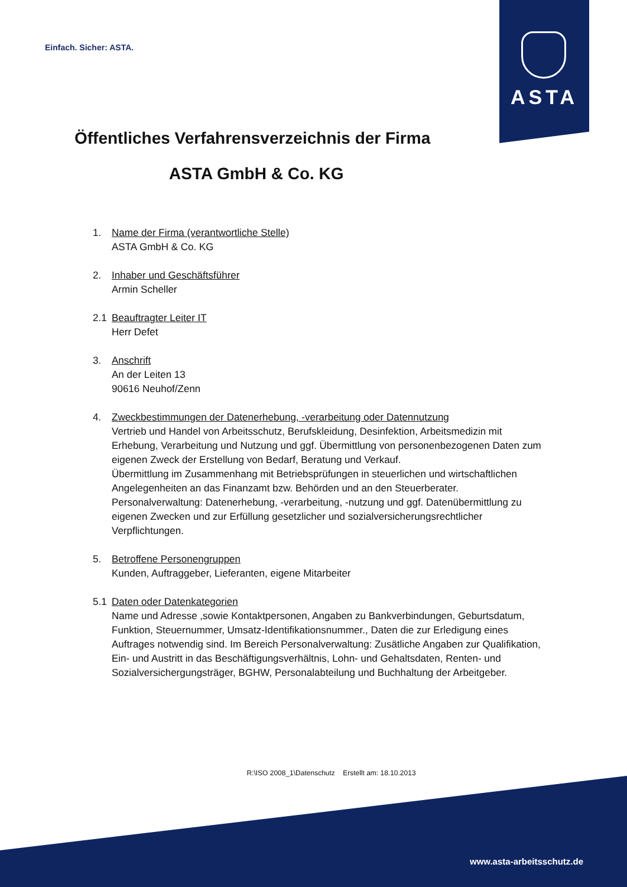Einfach. Sicher: ASTA.
ASTA
Öffentliches Verfahrensverzeichnis der Firma
ASTA GmbH & Co. KG
1. Name der Firma (verantwortliche Stelle)
ASTA GmbH & Co. KG
2. Inhaber und Geschäftsführer
Armin Scheller
2.1 Beauftragter Leiter IT
Herr Defet
3. Anschrift
An der Leiten 13
90616 Neuhof/Zenn
4. Zweckbestimmungen der Datenerhebung, -verarbeitung oder Datennutzung
Vertrieb und Handel von Arbeitsschutz, Berufskleidung, Desinfektion, Arbeitsmedizin mit Erhebung, Verarbeitung und Nutzung und ggf. Übermittlung von personenbezogenen Daten zum eigenen Zweck der Erstellung von Bedarf, Beratung und Verkauf.
Übermittlung im Zusammenhang mit Betriebsprüfungen in steuerlichen und wirtschaftlichen Angelegenheiten an das Finanzamt bzw. Behörden und an den Steuerberater.
Personalverwaltung: Datenerhebung, -verarbeitung, -nutzung und ggf. Datenübermittlung zu eigenen Zwecken und zur Erfüllung gesetzlicher und sozialversicherungsrechtlicher Verpflichtungen.
5. Betroffene Personengruppen
Kunden, Auftraggeber, Lieferanten, eigene Mitarbeiter
5.1 Daten oder Datenkategorien
Name und Adresse ,sowie Kontaktpersonen, Angaben zu Bankverbindungen, Geburtsdatum, Funktion, Steuernummer, Umsatz-Identifikationsnummer., Daten die zur Erledigung eines Auftrages notwendig sind. Im Bereich Personalverwaltung: Zusätliche Angaben zur Qualifikation, Ein- und Austritt in das Beschäftigungsverhältnis, Lohn- und Gehaltsdaten, Renten- und Sozialversichergungsträger, BGHW, Personalabteilung und Buchhaltung der Arbeitgeber.
R:\ISO 2008_1\Datenschutz Erstellt am: 18.10.2013
www.asta-arbeitsschutz.de